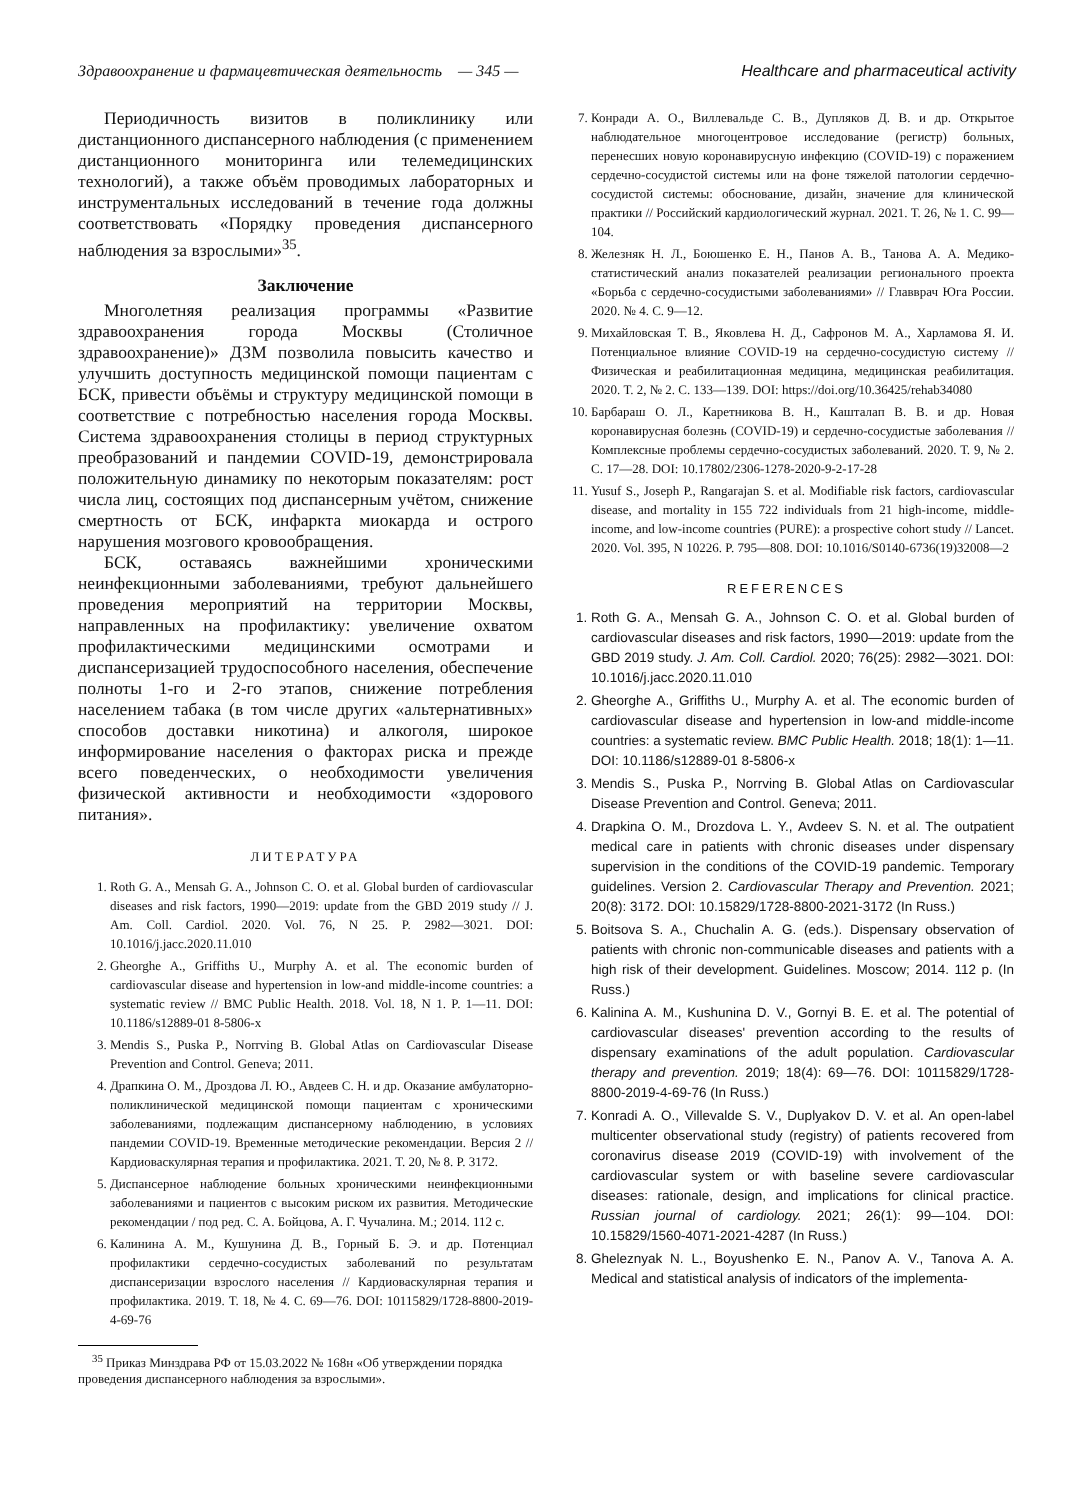Здравоохранение и фармацевтическая деятельность — 345 — Healthcare and pharmaceutical activity
Периодичность визитов в поликлинику или дистанционного диспансерного наблюдения (с применением дистанционного мониторинга или телемедицинских технологий), а также объём проводимых лабораторных и инструментальных исследований в течение года должны соответствовать «Порядку проведения диспансерного наблюдения за взрослыми»<sup>35</sup>.
Заключение
Многолетняя реализация программы «Развитие здравоохранения города Москвы (Столичное здравоохранение)» ДЗМ позволила повысить качество и улучшить доступность медицинской помощи пациентам с БСК, привести объёмы и структуру медицинской помощи в соответствие с потребностью населения города Москвы. Система здравоохранения столицы в период структурных преобразований и пандемии COVID-19, демонстрировала положительную динамику по некоторым показателям: рост числа лиц, состоящих под диспансерным учётом, снижение смертность от БСК, инфаркта миокарда и острого нарушения мозгового кровообращения.
БСК, оставаясь важнейшими хроническими неинфекционными заболеваниями, требуют дальнейшего проведения мероприятий на территории Москвы, направленных на профилактику: увеличение охватом профилактическими медицинскими осмотрами и диспансеризацией трудоспособного населения, обеспечение полноты 1-го и 2-го этапов, снижение потребления населением табака (в том числе других «альтернативных» способов доставки никотина) и алкоголя, широкое информирование населения о факторах риска и прежде всего поведенческих, о необходимости увеличения физической активности и необходимости «здорового питания».
ЛИТЕРАТУРА
1. Roth G. A., Mensah G. A., Johnson C. O. et al. Global burden of cardiovascular diseases and risk factors, 1990—2019: update from the GBD 2019 study // J. Am. Coll. Cardiol. 2020. Vol. 76, N 25. P. 2982—3021. DOI: 10.1016/j.jacc.2020.11.010
2. Gheorghe A., Griffiths U., Murphy A. et al. The economic burden of cardiovascular disease and hypertension in low-and middle-income countries: a systematic review // BMC Public Health. 2018. Vol. 18, N 1. P. 1—11. DOI: 10.1186/s12889-01 8-5806-x
3. Mendis S., Puska P., Norrving B. Global Atlas on Cardiovascular Disease Prevention and Control. Geneva; 2011.
4. Драпкина О. М., Дроздова Л. Ю., Авдеев С. Н. и др. Оказание амбулаторно-поликлинической медицинской помощи пациентам с хроническими заболеваниями, подлежащим диспансерному наблюдению, в условиях пандемии COVID-19. Временные методические рекомендации. Версия 2 // Кардиоваскулярная терапия и профилактика. 2021. Т. 20, № 8. Р. 3172.
5. Диспансерное наблюдение больных хроническими неинфекционными заболеваниями и пациентов с высоким риском их развития. Методические рекомендации / под ред. С. А. Бойцова, А. Г. Чучалина. М.; 2014. 112 с.
6. Калинина А. М., Кушунина Д. В., Горный Б. Э. и др. Потенциал профилактики сердечно-сосудистых заболеваний по результатам диспансеризации взрослого населения // Кардиоваскулярная терапия и профилактика. 2019. Т. 18, № 4. С. 69—76. DOI: 10115829/1728-8800-2019-4-69-76
<sup>35</sup> Приказ Минздрава РФ от 15.03.2022 № 168н «Об утверждении порядка проведения диспансерного наблюдения за взрослыми».
7. Конради А. О., Виллевальде С. В., Дупляков Д. В. и др. Открытое наблюдательное многоцентровое исследование (регистр) больных, перенесших новую коронавирусную инфекцию (COVID-19) с поражением сердечно-сосудистой системы или на фоне тяжелой патологии сердечно-сосудистой системы: обоснование, дизайн, значение для клинической практики // Российский кардиологический журнал. 2021. Т. 26, № 1. С. 99—104.
8. Железняк Н. Л., Боюшенко Е. Н., Панов А. В., Танова А. А. Медико-статистический анализ показателей реализации регионального проекта «Борьба с сердечно-сосудистыми заболеваниями» // Главврач Юга России. 2020. № 4. С. 9—12.
9. Михайловская Т. В., Яковлева Н. Д., Сафронов М. А., Харламова Я. И. Потенциальное влияние COVID-19 на сердечно-сосудистую систему // Физическая и реабилитационная медицина, медицинская реабилитация. 2020. Т. 2, № 2. С. 133—139. DOI: https://doi.org/10.36425/rehab34080
10. Барбараш О. Л., Каретникова В. Н., Кашталап В. В. и др. Новая коронавирусная болезнь (COVID-19) и сердечно-сосудистые заболевания // Комплексные проблемы сердечно-сосудистых заболеваний. 2020. Т. 9, № 2. С. 17—28. DOI: 10.17802/2306-1278-2020-9-2-17-28
11. Yusuf S., Joseph P., Rangarajan S. et al. Modifiable risk factors, cardiovascular disease, and mortality in 155 722 individuals from 21 high-income, middle-income, and low-income countries (PURE): a prospective cohort study // Lancet. 2020. Vol. 395, N 10226. P. 795—808. DOI: 10.1016/S0140-6736(19)32008—2
REFERENCES
1. Roth G. A., Mensah G. A., Johnson C. O. et al. Global burden of cardiovascular diseases and risk factors, 1990—2019: update from the GBD 2019 study. J. Am. Coll. Cardiol. 2020; 76(25): 2982—3021. DOI: 10.1016/j.jacc.2020.11.010
2. Gheorghe A., Griffiths U., Murphy A. et al. The economic burden of cardiovascular disease and hypertension in low-and middle-income countries: a systematic review. BMC Public Health. 2018; 18(1): 1—11. DOI: 10.1186/s12889-01 8-5806-x
3. Mendis S., Puska P., Norrving B. Global Atlas on Cardiovascular Disease Prevention and Control. Geneva; 2011.
4. Drapkina O. M., Drozdova L. Y., Avdeev S. N. et al. The outpatient medical care in patients with chronic diseases under dispensary supervision in the conditions of the COVID-19 pandemic. Temporary guidelines. Version 2. Cardiovascular Therapy and Prevention. 2021; 20(8): 3172. DOI: 10.15829/1728-8800-2021-3172 (In Russ.)
5. Boitsova S. A., Chuchalin A. G. (eds.). Dispensary observation of patients with chronic non-communicable diseases and patients with a high risk of their development. Guidelines. Moscow; 2014. 112 p. (In Russ.)
6. Kalinina A. M., Kushunina D. V., Gornyi B. E. et al. The potential of cardiovascular diseases' prevention according to the results of dispensary examinations of the adult population. Cardiovascular therapy and prevention. 2019; 18(4): 69—76. DOI: 10115829/1728-8800-2019-4-69-76 (In Russ.)
7. Konradi A. O., Villevalde S. V., Duplyakov D. V. et al. An open-label multicenter observational study (registry) of patients recovered from coronavirus disease 2019 (COVID-19) with involvement of the cardiovascular system or with baseline severe cardiovascular diseases: rationale, design, and implications for clinical practice. Russian journal of cardiology. 2021; 26(1): 99—104. DOI: 10.15829/1560-4071-2021-4287 (In Russ.)
8. Gheleznyak N. L., Boyushenko E. N., Panov A. V., Tanova A. A. Medical and statistical analysis of indicators of the implementa-